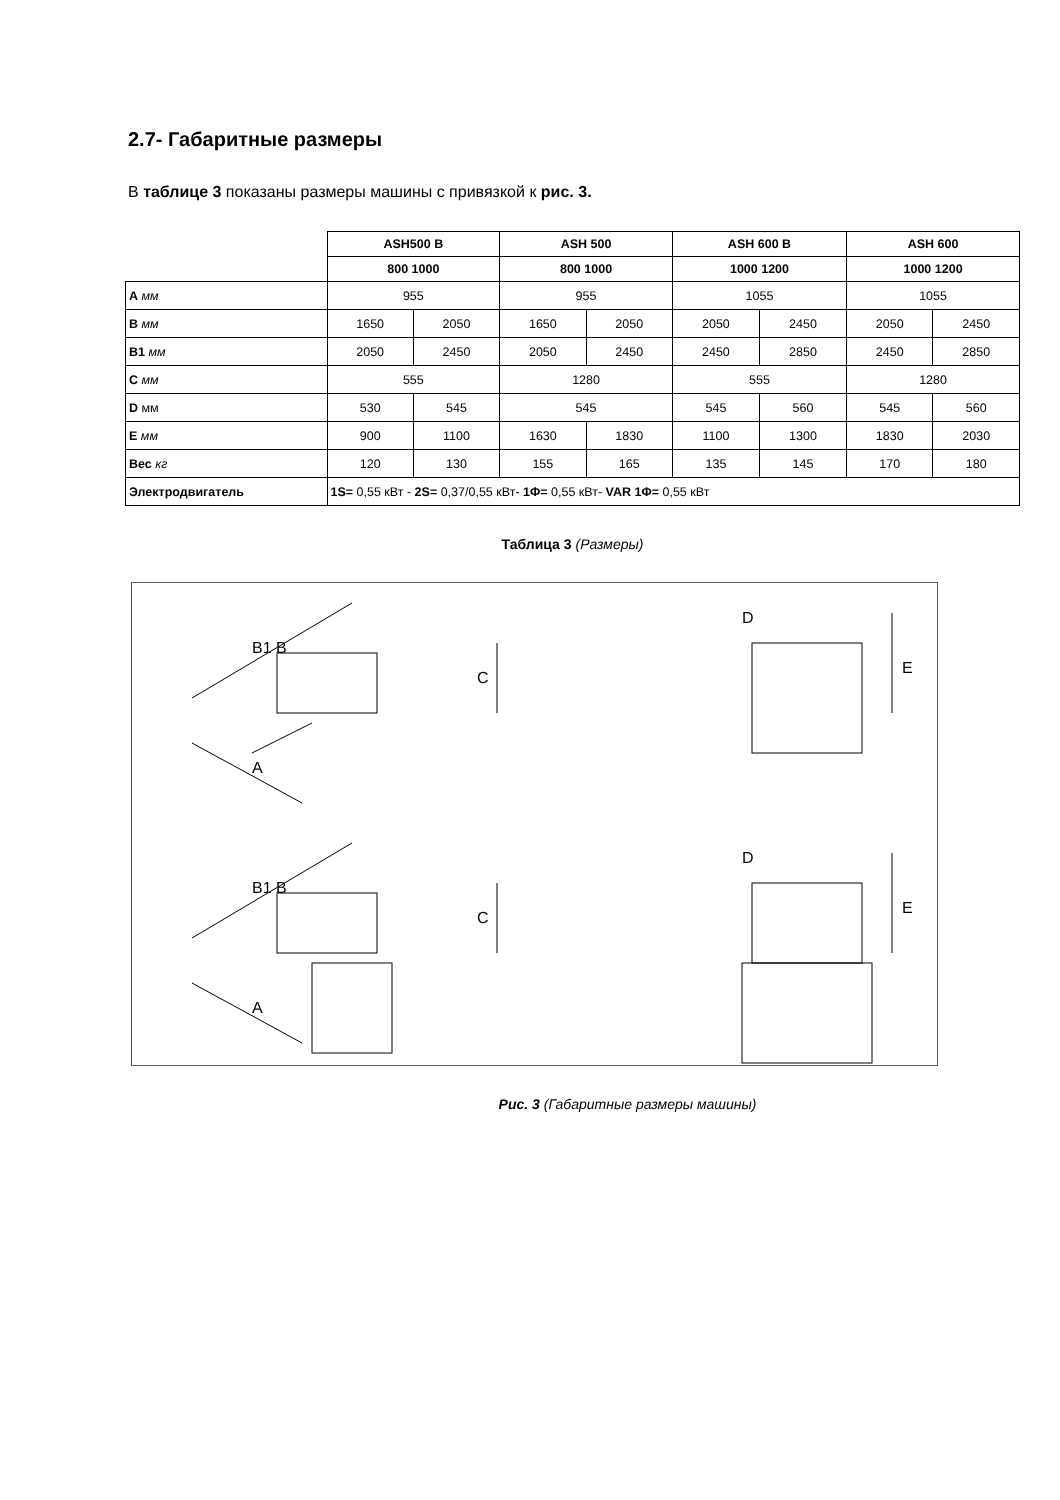2.7- Габаритные размеры
В таблице 3 показаны размеры машины с привязкой к рис. 3.
| | ASH500 B | | ASH 500 | | ASH 600 B | | ASH 600 | |
| --- | --- | --- | --- | --- | --- | --- | --- | --- |
| | 800 1000 | | 800 1000 | | 1000 1200 | | 1000 1200 | |
| A мм | 955 | | 955 | | 1055 | | 1055 | |
| B мм | 1650 | 2050 | 1650 | 2050 | 2050 | 2450 | 2050 | 2450 |
| B1 мм | 2050 | 2450 | 2050 | 2450 | 2450 | 2850 | 2450 | 2850 |
| C мм | 555 | | 1280 | | 555 | | 1280 | |
| D мм | 530 | 545 | 545 | | 545 | 560 | 545 | 560 |
| E мм | 900 | 1100 | 1630 | 1830 | 1100 | 1300 | 1830 | 2030 |
| Вес кг | 120 | 130 | 155 | 165 | 135 | 145 | 170 | 180 |
| Электродвигатель | 1S= 0,55 кВт - 2S= 0,37/0,55 кВт- 1Φ= 0,55 кВт- VAR 1Φ= 0,55 кВт | | | | | | | |
Таблица 3 (Размеры)
B1 B
A
C
B1 B
A
C
D
E
D
E
Рис. 3 (Габаритные размеры машины)